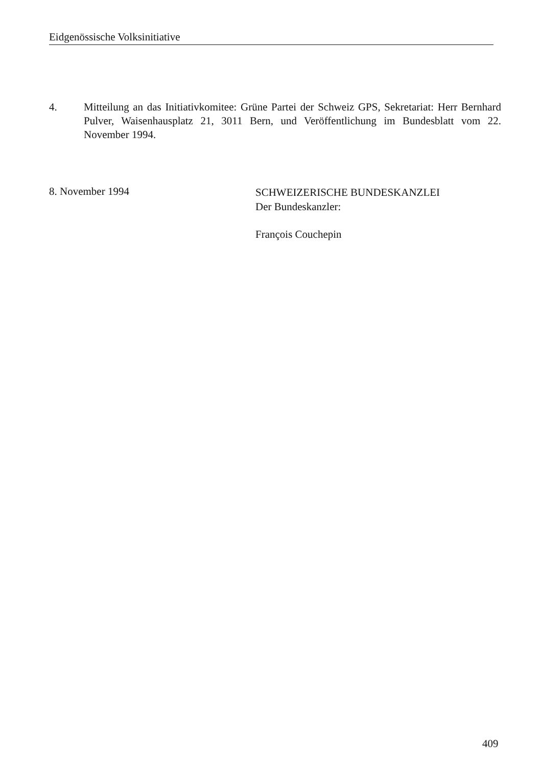Eidgenössische Volksinitiative
4. Mitteilung an das Initiativkomitee: Grüne Partei der Schweiz GPS, Sekretariat: Herr Bernhard Pulver, Waisenhausplatz 21, 3011 Bern, und Veröffentlichung im Bundesblatt vom 22. November 1994.
8. November 1994
SCHWEIZERISCHE BUNDESKANZLEI
Der Bundeskanzler:
François Couchepin
409